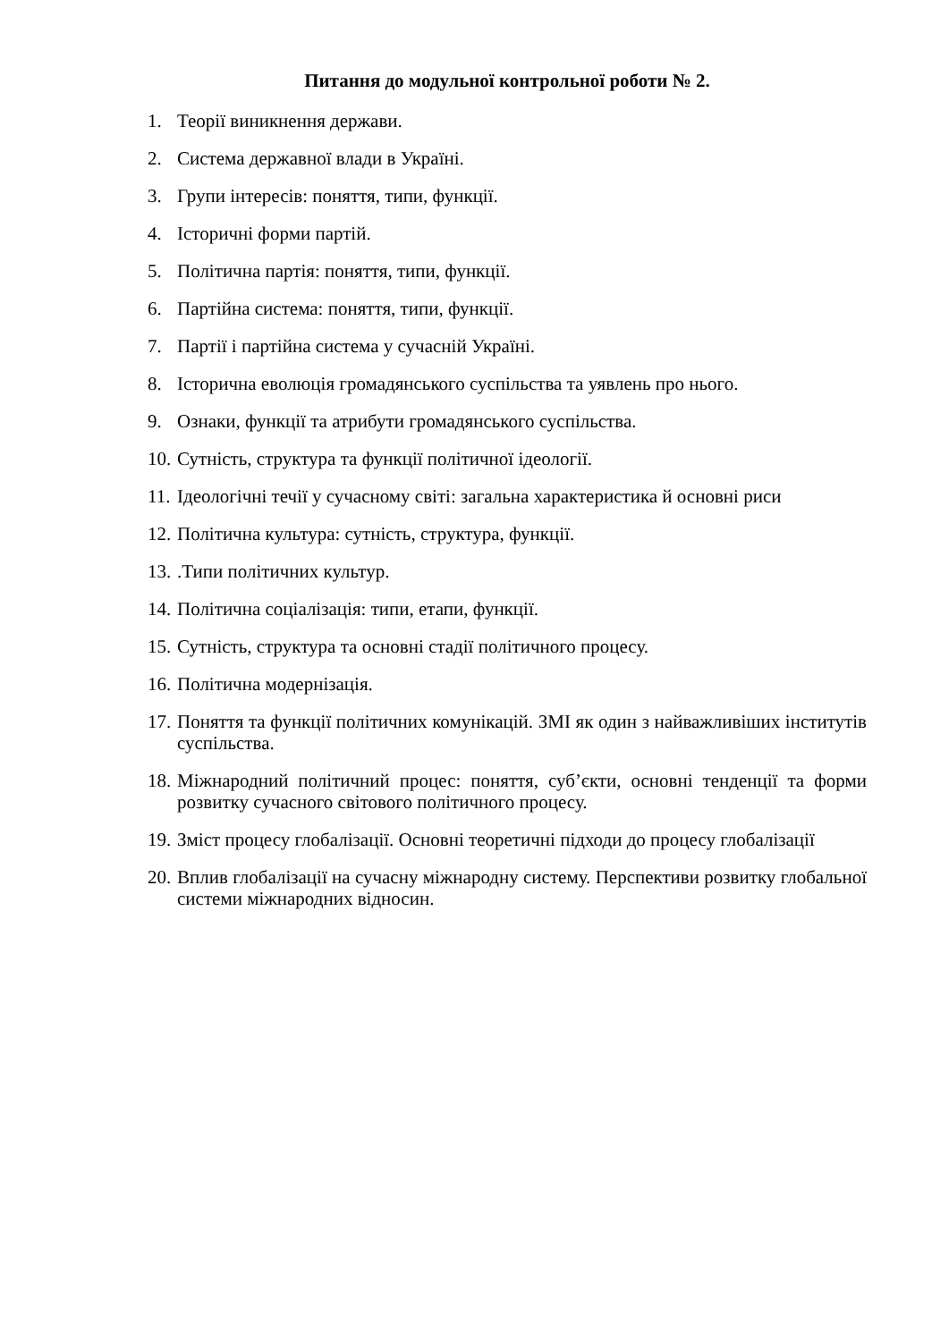Питання до модульної контрольної роботи № 2.
1. Теорії виникнення держави.
2. Система державної влади в Україні.
3. Групи інтересів: поняття, типи, функції.
4. Історичні форми партій.
5. Політична партія: поняття, типи, функції.
6. Партійна система: поняття, типи, функції.
7. Партії і партійна система у сучасній Україні.
8. Історична еволюція громадянського суспільства та уявлень про нього.
9. Ознаки, функції та атрибути громадянського суспільства.
10. Сутність, структура та функції політичної ідеології.
11. Ідеологічні течії у сучасному світі: загальна характеристика й основні риси
12. Політична культура: сутність, структура, функції.
13..Типи політичних культур.
14. Політична соціалізація: типи, етапи, функції.
15. Сутність, структура та основні стадії політичного процесу.
16. Політична модернізація.
17. Поняття та функції політичних комунікацій. ЗМІ як один з найважливіших інститутів суспільства.
18. Міжнародний політичний процес: поняття, суб’єкти, основні тенденції та форми розвитку сучасного світового політичного процесу.
19. Зміст процесу глобалізації. Основні теоретичні підходи до процесу глобалізації
20. Вплив глобалізації на сучасну міжнародну систему. Перспективи розвитку глобальної системи міжнародних відносин.